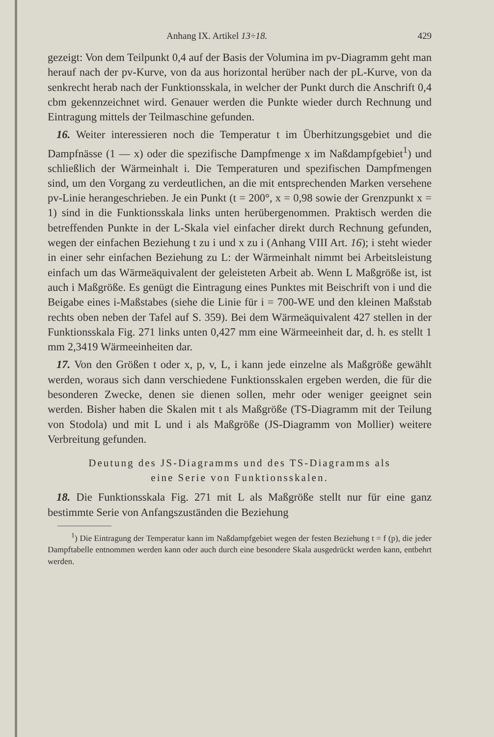Anhang IX. Artikel 13÷18. 429
gezeigt: Von dem Teilpunkt 0,4 auf der Basis der Volumina im pv-Diagramm geht man herauf nach der pv-Kurve, von da aus horizontal herüber nach der pL-Kurve, von da senkrecht herab nach der Funktionsskala, in welcher der Punkt durch die Anschrift 0,4 cbm gekennzeichnet wird. Genauer werden die Punkte wieder durch Rechnung und Eintragung mittels der Teilmaschine gefunden.
16. Weiter interessieren noch die Temperatur t im Überhitzungsgebiet und die Dampfnässe (1 — x) oder die spezifische Dampfmenge x im Naßdampfgebiet<sup>1</sup>) und schließlich der Wärmeinhalt i. Die Temperaturen und spezifischen Dampfmengen sind, um den Vorgang zu verdeutlichen, an die mit entsprechenden Marken versehene pv-Linie herangeschrieben. Je ein Punkt (t = 200°, x = 0,98 sowie der Grenzpunkt x = 1) sind in die Funktionsskala links unten herübergenommen. Praktisch werden die betreffenden Punkte in der L-Skala viel einfacher direkt durch Rechnung gefunden, wegen der einfachen Beziehung t zu i und x zu i (Anhang VIII Art. 16); i steht wieder in einer sehr einfachen Beziehung zu L: der Wärmeinhalt nimmt bei Arbeitsleistung einfach um das Wärmeäquivalent der geleisteten Arbeit ab. Wenn L Maßgröße ist, ist auch i Maßgröße. Es genügt die Eintragung eines Punktes mit Beischrift von i und die Beigabe eines i-Maßstabes (siehe die Linie für i = 700-WE und den kleinen Maßstab rechts oben neben der Tafel auf S. 359). Bei dem Wärmeäquivalent 427 stellen in der Funktionsskala Fig. 271 links unten 0,427 mm eine Wärmeeinheit dar, d. h. es stellt 1 mm 2,3419 Wärmeeinheiten dar.
17. Von den Größen t oder x, p, v, L, i kann jede einzelne als Maßgröße gewählt werden, woraus sich dann verschiedene Funktionsskalen ergeben werden, die für die besonderen Zwecke, denen sie dienen sollen, mehr oder weniger geeignet sein werden. Bisher haben die Skalen mit t als Maßgröße (TS-Diagramm mit der Teilung von Stodola) und mit L und i als Maßgröße (JS-Diagramm von Mollier) weitere Verbreitung gefunden.
Deutung des JS-Diagramms und des TS-Diagramms als
eine Serie von Funktionsskalen.
18. Die Funktionsskala Fig. 271 mit L als Maßgröße stellt nur für eine ganz bestimmte Serie von Anfangszuständen die Beziehung
<sup>1</sup>) Die Eintragung der Temperatur kann im Naßdampfgebiet wegen der festen Beziehung t = f (p), die jeder Dampftabelle entnommen werden kann oder auch durch eine besondere Skala ausgedrückt werden kann, entbehrt werden.